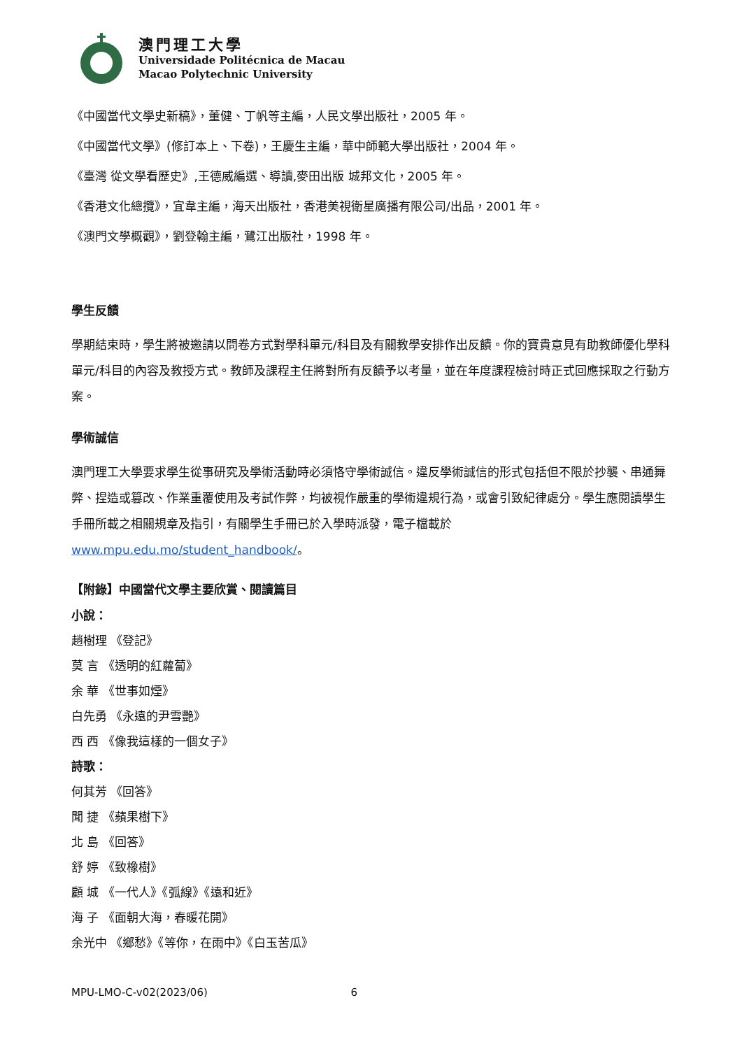澳門理工大學
Universidade Politécnica de Macau
Macao Polytechnic University
《中國當代文學史新稿》，董健、丁帆等主編，人民文學出版社，2005 年。
《中國當代文學》(修訂本上、下卷)，王慶生主編，華中師範大學出版社，2004 年。
《臺灣 從文學看歷史》,王德威編選、導讀,麥田出版 城邦文化，2005 年。
《香港文化總攬》，宜韋主編，海天出版社，香港美視衛星廣播有限公司/出品，2001 年。
《澳門文學概觀》，劉登翰主編，鷺江出版社，1998 年。
學生反饋
學期結束時，學生將被邀請以問卷方式對學科單元/科目及有關教學安排作出反饋。你的寶貴意見有助教師優化學科單元/科目的內容及教授方式。教師及課程主任將對所有反饋予以考量，並在年度課程檢討時正式回應採取之行動方案。
學術誠信
澳門理工大學要求學生從事研究及學術活動時必須恪守學術誠信。違反學術誠信的形式包括但不限於抄襲、串通舞弊、捏造或篡改、作業重覆使用及考試作弊，均被視作嚴重的學術違規行為，或會引致紀律處分。學生應閱讀學生手冊所載之相關規章及指引，有關學生手冊已於入學時派發，電子檔載於 www.mpu.edu.mo/student_handbook/。
【附錄】中國當代文學主要欣賞、閱讀篇目
小說：
趙樹理 《登記》
莫 言 《透明的紅蘿蔔》
余 華 《世事如煙》
白先勇 《永遠的尹雪艷》
西 西 《像我這樣的一個女子》
詩歌：
何其芳 《回答》
聞 捷 《蘋果樹下》
北 島 《回答》
舒 婷 《致橡樹》
顧 城 《一代人》《弧線》《遠和近》
海 子 《面朝大海，春暖花開》
余光中 《鄉愁》《等你，在雨中》《白玉苦瓜》
MPU-LMO-C-v02(2023/06) 6